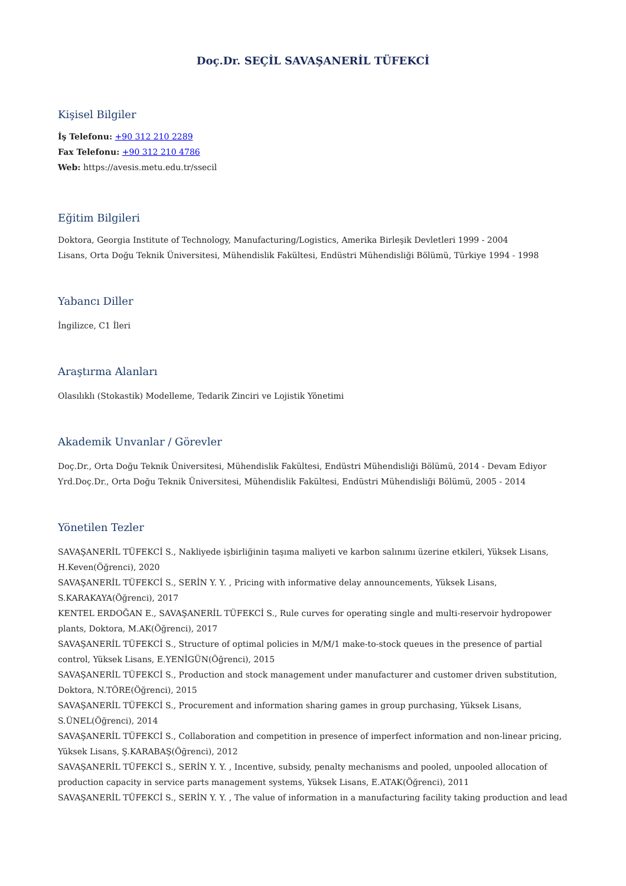Doç.Dr. SEÇİL SAVAŞANERİL TÜFEKCİ
Kişisel Bilgiler
İş Telefonu: +90 312 210 2289
Fax Telefonu: +90 312 210 4786
Web: https://avesis.metu.edu.tr/ssecil
Eğitim Bilgileri
Doktora, Georgia Institute of Technology, Manufacturing/Logistics, Amerika Birleşik Devletleri 1999 - 2004
Lisans, Orta Doğu Teknik Üniversitesi, Mühendislik Fakültesi, Endüstri Mühendisliği Bölümü, Türkiye 1994 - 1998
Yabancı Diller
İngilizce, C1 İleri
Araştırma Alanları
Olasılıklı (Stokastik) Modelleme, Tedarik Zinciri ve Lojistik Yönetimi
Akademik Unvanlar / Görevler
Doç.Dr., Orta Doğu Teknik Üniversitesi, Mühendislik Fakültesi, Endüstri Mühendisliği Bölümü, 2014 - Devam Ediyor
Yrd.Doç.Dr., Orta Doğu Teknik Üniversitesi, Mühendislik Fakültesi, Endüstri Mühendisliği Bölümü, 2005 - 2014
Yönetilen Tezler
SAVAŞANERİL TÜFEKCİ S., Nakliyede işbirliğinin taşıma maliyeti ve karbon salınımı üzerine etkileri, Yüksek Lisans, H.Keven(Öğrenci), 2020
SAVAŞANERİL TÜFEKCİ S., SERİN Y. Y. , Pricing with informative delay announcements, Yüksek Lisans, S.KARAKAYA(Öğrenci), 2017
KENTEL ERDOĞAN E., SAVAŞANERİL TÜFEKCİ S., Rule curves for operating single and multi-reservoir hydropower plants, Doktora, M.AK(Öğrenci), 2017
SAVAŞANERİL TÜFEKCİ S., Structure of optimal policies in M/M/1 make-to-stock queues in the presence of partial control, Yüksek Lisans, E.YENİGÜN(Öğrenci), 2015
SAVAŞANERİL TÜFEKCİ S., Production and stock management under manufacturer and customer driven substitution, Doktora, N.TÖRE(Öğrenci), 2015
SAVAŞANERİL TÜFEKCİ S., Procurement and information sharing games in group purchasing, Yüksek Lisans, S.ÜNEL(Öğrenci), 2014
SAVAŞANERİL TÜFEKCİ S., Collaboration and competition in presence of imperfect information and non-linear pricing, Yüksek Lisans, Ş.KARABAŞ(Öğrenci), 2012
SAVAŞANERİL TÜFEKCİ S., SERİN Y. Y. , Incentive, subsidy, penalty mechanisms and pooled, unpooled allocation of production capacity in service parts management systems, Yüksek Lisans, E.ATAK(Öğrenci), 2011
SAVAŞANERİL TÜFEKCİ S., SERİN Y. Y. , The value of information in a manufacturing facility taking production and lead